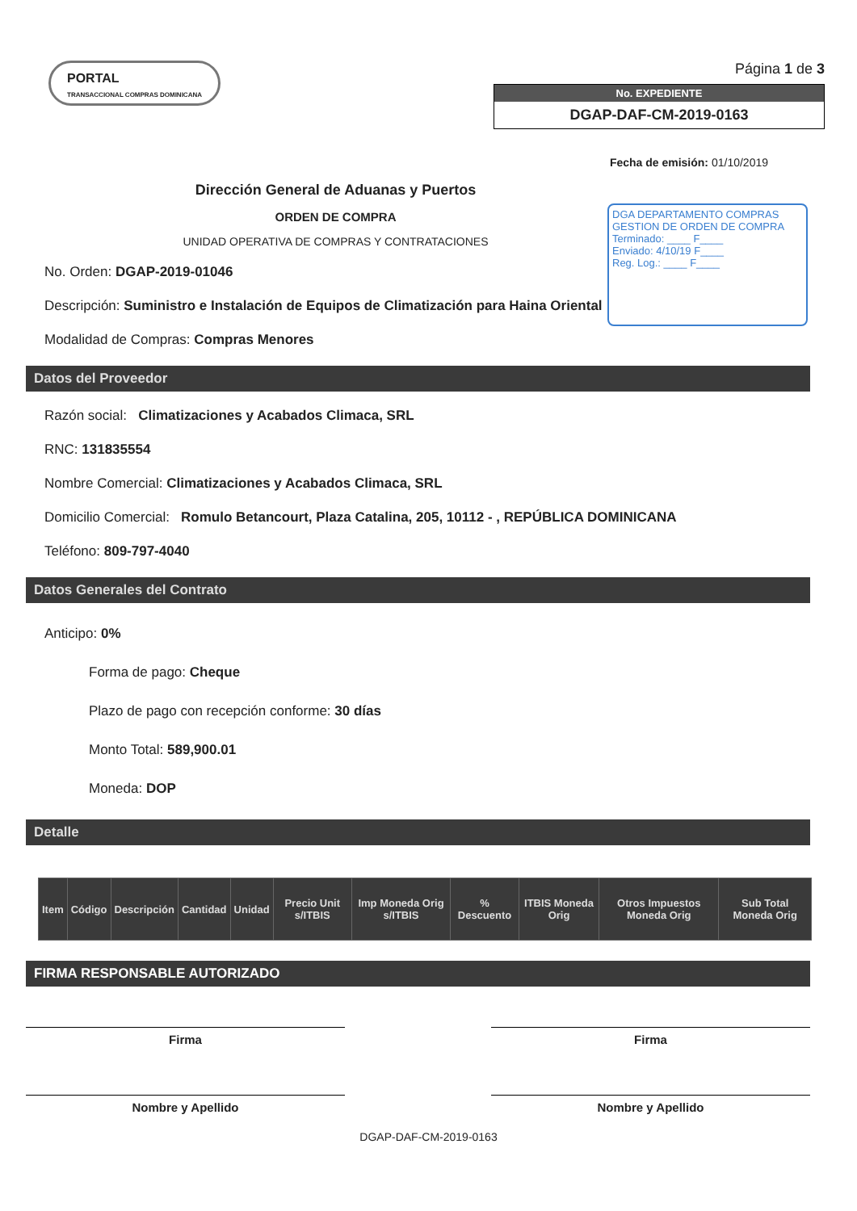PORTAL
TRANSACCIONAL COMPRAS DOMINICANA
Página 1 de 3
No. EXPEDIENTE
DGAP-DAF-CM-2019-0163
Fecha de emisión: 01/10/2019
Dirección General de Aduanas y Puertos
ORDEN DE COMPRA
UNIDAD OPERATIVA DE COMPRAS Y CONTRATACIONES
DGA DEPARTAMENTO COMPRAS
GESTION DE ORDEN DE COMPRA
Terminado: ____ F____
Enviado: 4/10/19 F____
Reg. Log.: ____ F____
No. Orden: DGAP-2019-01046
Descripción: Suministro e Instalación de Equipos de Climatización para Haina Oriental
Modalidad de Compras: Compras Menores
Datos del Proveedor
Razón social: Climatizaciones y Acabados Climaca, SRL
RNC: 131835554
Nombre Comercial: Climatizaciones y Acabados Climaca, SRL
Domicilio Comercial: Romulo Betancourt, Plaza Catalina, 205, 10112 - , REPÚBLICA DOMINICANA
Teléfono: 809-797-4040
Datos Generales del Contrato
Anticipo: 0%
Forma de pago: Cheque
Plazo de pago con recepción conforme: 30 días
Monto Total: 589,900.01
Moneda: DOP
Detalle
| Item | Código | Descripción | Cantidad | Unidad | Precio Unit s/ITBIS | Imp Moneda Orig s/ITBIS | % Descuento | ITBIS Moneda Orig | Otros Impuestos Moneda Orig | Sub Total Moneda Orig |
| --- | --- | --- | --- | --- | --- | --- | --- | --- | --- | --- |
FIRMA RESPONSABLE AUTORIZADO
Firma
Nombre y Apellido
Firma
Nombre y Apellido
DGAP-DAF-CM-2019-0163